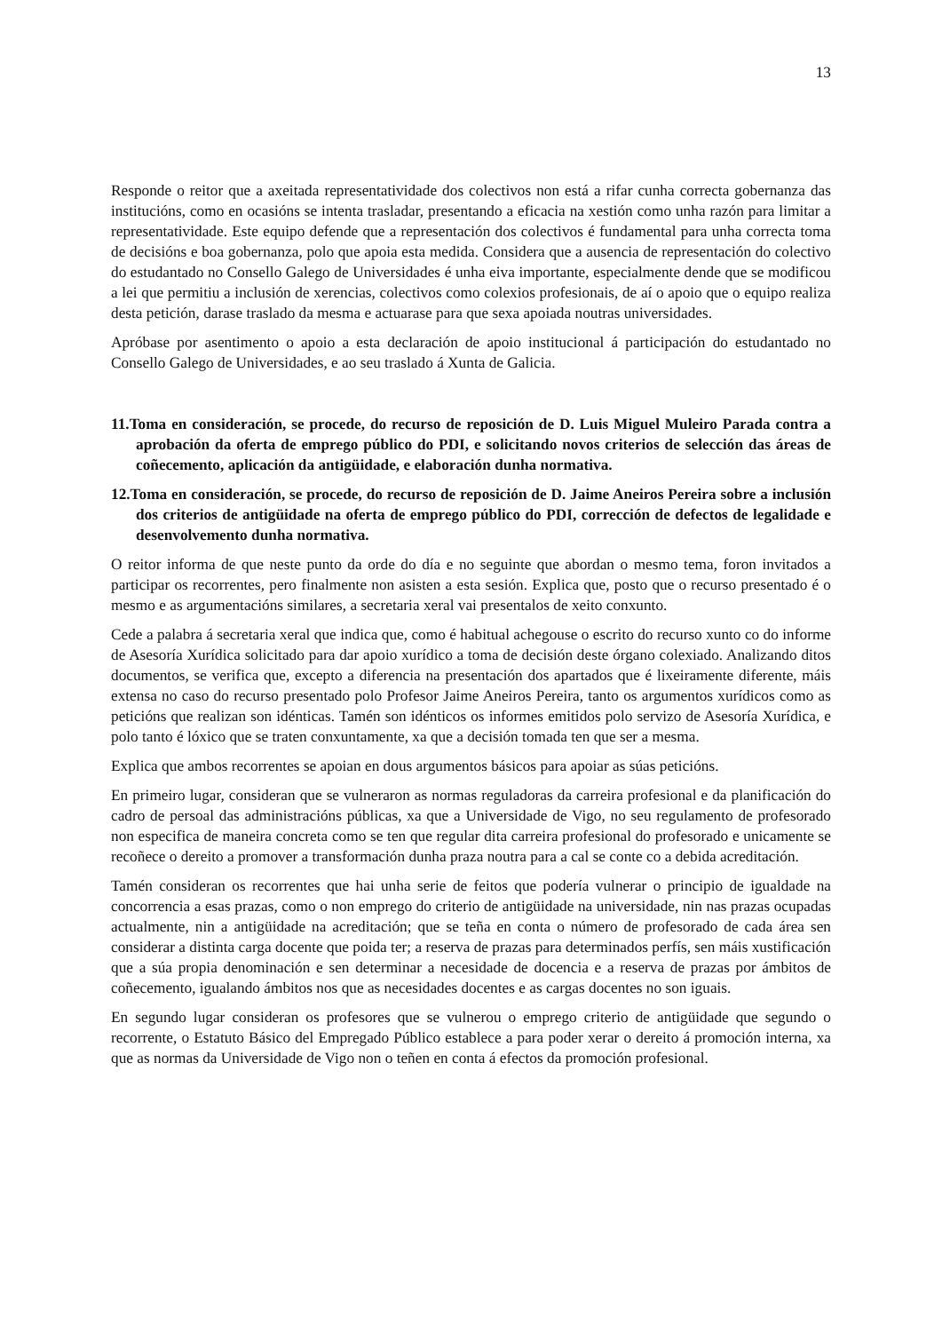13
Responde o reitor que a axeitada representatividade dos colectivos non está a rifar cunha correcta gobernanza das institucións, como en ocasións se intenta trasladar, presentando a eficacia na xestión como unha razón para limitar a representatividade. Este equipo defende que a representación dos colectivos é fundamental para unha correcta toma de decisións e boa gobernanza, polo que apoia esta medida. Considera que a ausencia de representación do colectivo do estudantado no Consello Galego de Universidades é unha eiva importante, especialmente dende que se modificou a lei que permitiu a inclusión de xerencias, colectivos como colexios profesionais, de aí o apoio que o equipo realiza desta petición, darase traslado da mesma e actuarase para que sexa apoiada noutras universidades.
Apróbase por asentimento o apoio a esta declaración de apoio institucional á participación do estudantado no Consello Galego de Universidades, e ao seu traslado á Xunta de Galicia.
11.Toma en consideración, se procede, do recurso de reposición de D. Luis Miguel Muleiro Parada contra a aprobación da oferta de emprego público do PDI, e solicitando novos criterios de selección das áreas de coñecemento, aplicación da antigüidade, e elaboración dunha normativa.
12.Toma en consideración, se procede, do recurso de reposición de D. Jaime Aneiros Pereira sobre a inclusión dos criterios de antigüidade na oferta de emprego público do PDI, corrección de defectos de legalidade e desenvolvemento dunha normativa.
O reitor informa de que neste punto da orde do día e no seguinte que abordan o mesmo tema, foron invitados a participar os recorrentes, pero finalmente non asisten a esta sesión. Explica que, posto que o recurso presentado é o mesmo e as argumentacións similares, a secretaria xeral vai presentalos de xeito conxunto.
Cede a palabra á secretaria xeral que indica que, como é habitual achegouse o escrito do recurso xunto co do informe de Asesoría Xurídica solicitado para dar apoio xurídico a toma de decisión deste órgano colexiado. Analizando ditos documentos, se verifica que, excepto a diferencia na presentación dos apartados que é lixeiramente diferente, máis extensa no caso do recurso presentado polo Profesor Jaime Aneiros Pereira, tanto os argumentos xurídicos como as peticións que realizan son idénticas. Tamén son idénticos os informes emitidos polo servizo de Asesoría Xurídica, e polo tanto é lóxico que se traten conxuntamente, xa que a decisión tomada ten que ser a mesma.
Explica que ambos recorrentes se apoian en dous argumentos básicos para apoiar as súas peticións.
En primeiro lugar, consideran que se vulneraron as normas reguladoras da carreira profesional e da planificación do cadro de persoal das administracións públicas, xa que a Universidade de Vigo, no seu regulamento de profesorado non especifica de maneira concreta como se ten que regular dita carreira profesional do profesorado e unicamente se recoñece o dereito a promover a transformación dunha praza noutra para a cal se conte co a debida acreditación.
Tamén consideran os recorrentes que hai unha serie de feitos que podería vulnerar o principio de igualdade na concorrencia a esas prazas, como o non emprego do criterio de antigüidade na universidade, nin nas prazas ocupadas actualmente, nin a antigüidade na acreditación; que se teña en conta o número de profesorado de cada área sen considerar a distinta carga docente que poida ter; a reserva de prazas para determinados perfís, sen máis xustificación que a súa propia denominación e sen determinar a necesidade de docencia e a reserva de prazas por ámbitos de coñecemento, igualando ámbitos nos que as necesidades docentes e as cargas docentes no son iguais.
En segundo lugar consideran os profesores que se vulnerou o emprego criterio de antigüidade que segundo o recorrente, o Estatuto Básico del Empregado Público establece a para poder xerar o dereito á promoción interna, xa que as normas da Universidade de Vigo non o teñen en conta á efectos da promoción profesional.